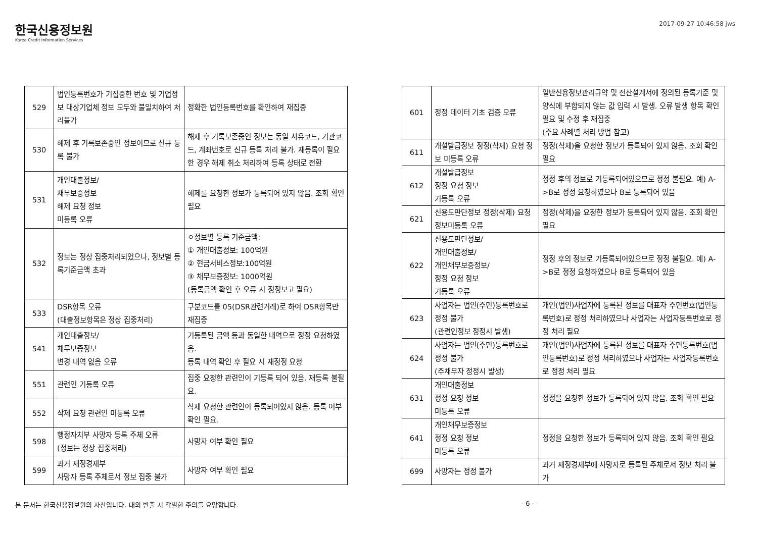한국신용정보원
Korea Credit Information Services
2017-09-27 10:46:58 jws
| 529 | 법인등록번호가 기집중한 번호 및 기업정보 대상기업체 정보 모두와 불일치하여 처리불가 | 정확한 법인등록번호를 확인하여 재집중 |
| 530 | 해제 후 기록보존중인 정보이므로 신규 등록 불가 | 해제 후 기록보존중인 정보는 동일 사유코드, 기관코드, 계좌번호로 신규 등록 처리 불가. 재등록이 필요한 경우 해제 취소 처리하여 등록 상태로 전환 |
| 531 | 개인대출정보/ 채무보증정보 해제 요청 정보 미등록 오류 | 해제를 요청한 정보가 등록되어 있지 않음. 조회 확인 필요 |
| 532 | 정보는 정상 집중처리되었으나, 정보별 등록기준금액 초과 | ㅇ정보별 등록 기준금액: ① 개인대출정보: 100억원 ② 현금서비스정보:100억원 ③ 채무보증정보: 1000억원 (등록금액 확인 후 오류 시 정정보고 필요) |
| 533 | DSR항목 오류 (대출정보항목은 정상 집중처리) | 구분코드를 05(DSR관련거래)로 하여 DSR항목만 재집중 |
| 541 | 개인대출정보/ 채무보증정보 변경 내역 없음 오류 | 기등록된 금액 등과 동일한 내역으로 정정 요청하였음. 등록 내역 확인 후 필요 시 재정정 요청 |
| 551 | 관련인 기등록 오류 | 집중 요청한 관련인이 기등록 되어 있음. 재등록 불필요. |
| 552 | 삭제 요청 관련인 미등록 오류 | 삭제 요청한 관련인이 등록되어있지 않음. 등록 여부 확인 필요. |
| 598 | 행정자치부 사망자 등록 주체 오류 (정보는 정상 집중처리) | 사망자 여부 확인 필요 |
| 599 | 과거 재정경제부 사망자 등록 주체로서 정보 집중 불가 | 사망자 여부 확인 필요 |
| 601 | 정정 데이터 기초 검증 오류 | 일반신용정보관리규약 및 전산설계서에 정의된 등록기준 및 양식에 부합되지 않는 값 입력 시 발생. 오류 발생 항목 확인 필요 및 수정 후 재집중 (주요 사례별 처리 방법 참고) |
| 611 | 개설발급정보 정정(삭제) 요청 정보 미등록 오류 | 정정(삭제)을 요청한 정보가 등록되어 있지 않음. 조회 확인 필요 |
| 612 | 개설발급정보 정정 요청 정보 기등록 오류 | 정정 후의 정보로 기등록되어있으므로 정정 불필요. 예) A->B로 정정 요청하였으나 B로 등록되어 있음 |
| 621 | 신용도판단정보 정정(삭제) 요청 정보미등록 오류 | 정정(삭제)을 요청한 정보가 등록되어 있지 않음. 조회 확인 필요 |
| 622 | 신용도판단정보/ 개인대출정보/ 개인채무보증정보/ 정정 요청 정보 기등록 오류 | 정정 후의 정보로 기등록되어있으므로 정정 불필요. 예) A->B로 정정 요청하였으나 B로 등록되어 있음 |
| 623 | 사업자는 법인(주민)등록번호로 정정 불가 (관련인정보 정정시 발생) | 개인(법인)사업자에 등록된 정보를 대표자 주민번호(법인등록번호)로 정정 처리하였으나 사업자는 사업자등록번호로 정정 처리 필요 |
| 624 | 사업자는 법인(주민)등록번호로 정정 불가 (주채무자 정정시 발생) | 개인(법인)사업자에 등록된 정보를 대표자 주민등록번호(법인등록번호)로 정정 처리하였으나 사업자는 사업자등록번호로 정정 처리 필요 |
| 631 | 개인대출정보 정정 요청 정보 미등록 오류 | 정정을 요청한 정보가 등록되어 있지 않음. 조회 확인 필요 |
| 641 | 개인채무보증정보 정정 요청 정보 미등록 오류 | 정정을 요청한 정보가 등록되어 있지 않음. 조회 확인 필요 |
| 699 | 사망자는 정정 불가 | 과거 재정경제부에 사망자로 등록된 주체로서 정보 처리 불가 |
본 문서는 한국신용정보원의 자산입니다. 대외 반출 시 각별한 주의를 요망합니다. - 6 -